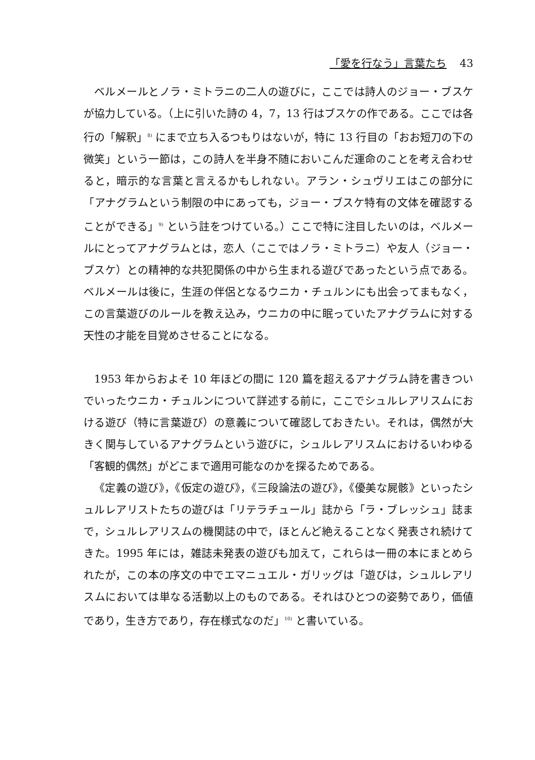「愛を行なう」言葉たち 43
ベルメールとノラ・ミトラニの二人の遊びに，ここでは詩人のジョー・ブスケが協力している。（上に引いた詩の 4，7，13 行はブスケの作である。ここでは各行の「解釈」<sup>8)</sup> にまで立ち入るつもりはないが，特に 13 行目の「おお短刀の下の微笑」という一節は，この詩人を半身不随においこんだ運命のことを考え合わせると，暗示的な言葉と言えるかもしれない。アラン・シュヴリエはこの部分に「アナグラムという制限の中にあっても，ジョー・ブスケ特有の文体を確認することができる」<sup>9)</sup> という註をつけている。）ここで特に注目したいのは，ベルメールにとってアナグラムとは，恋人（ここではノラ・ミトラニ）や友人（ジョー・ブスケ）との精神的な共犯関係の中から生まれる遊びであったという点である。ベルメールは後に，生涯の伴侶となるウニカ・チュルンにも出会ってまもなく，この言葉遊びのルールを教え込み，ウニカの中に眠っていたアナグラムに対する天性の才能を目覚めさせることになる。
1953 年からおよそ 10 年ほどの間に 120 篇を超えるアナグラム詩を書きついでいったウニカ・チュルンについて詳述する前に，ここでシュルレアリスムにおける遊び（特に言葉遊び）の意義について確認しておきたい。それは，偶然が大きく関与しているアナグラムという遊びに，シュルレアリスムにおけるいわゆる「客観的偶然」がどこまで適用可能なのかを探るためである。
《定義の遊び》，《仮定の遊び》，《三段論法の遊び》，《優美な屍骸》といったシュルレアリストたちの遊びは「リテラチュール」誌から「ラ・ブレッシュ」誌まで，シュルレアリスムの機関誌の中で，ほとんど絶えることなく発表され続けてきた。1995 年には，雑誌未発表の遊びも加えて，これらは一冊の本にまとめられたが，この本の序文の中でエマニュエル・ガリッグは「遊びは，シュルレアリスムにおいては単なる活動以上のものである。それはひとつの姿勢であり，価値であり，生き方であり，存在様式なのだ」<sup>10)</sup> と書いている。